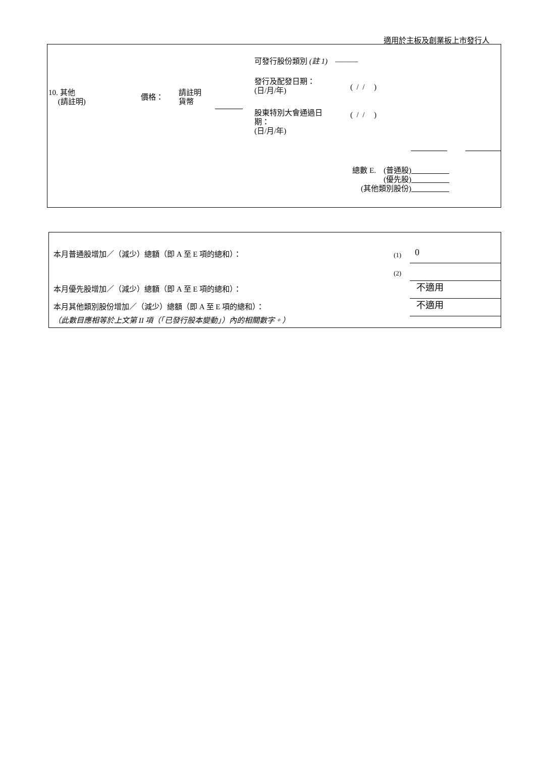適用於主板及創業板上市發行人
可發行股份類別 (註 1) ———
10. 其他
(請註明)
價格：
請註明
貨幣
發行及配發日期：
(日/月/年)
( / / )
股東特別大會通過日
期：
(日/月/年)
( / / )
總數 E. (普通股)
(優先股)
(其他類別股份)
本月普通股增加／（減少）總額（即 A 至 E 項的總和）：
(1) 0
(2)
本月優先股增加／（減少）總額（即 A 至 E 項的總和）：
不適用
本月其他類別股份增加／（減少）總額（即 A 至 E 項的總和）：
不適用
（此數目應相等於上文第 II 項（「已發行股本變動」）內的相關數字。）